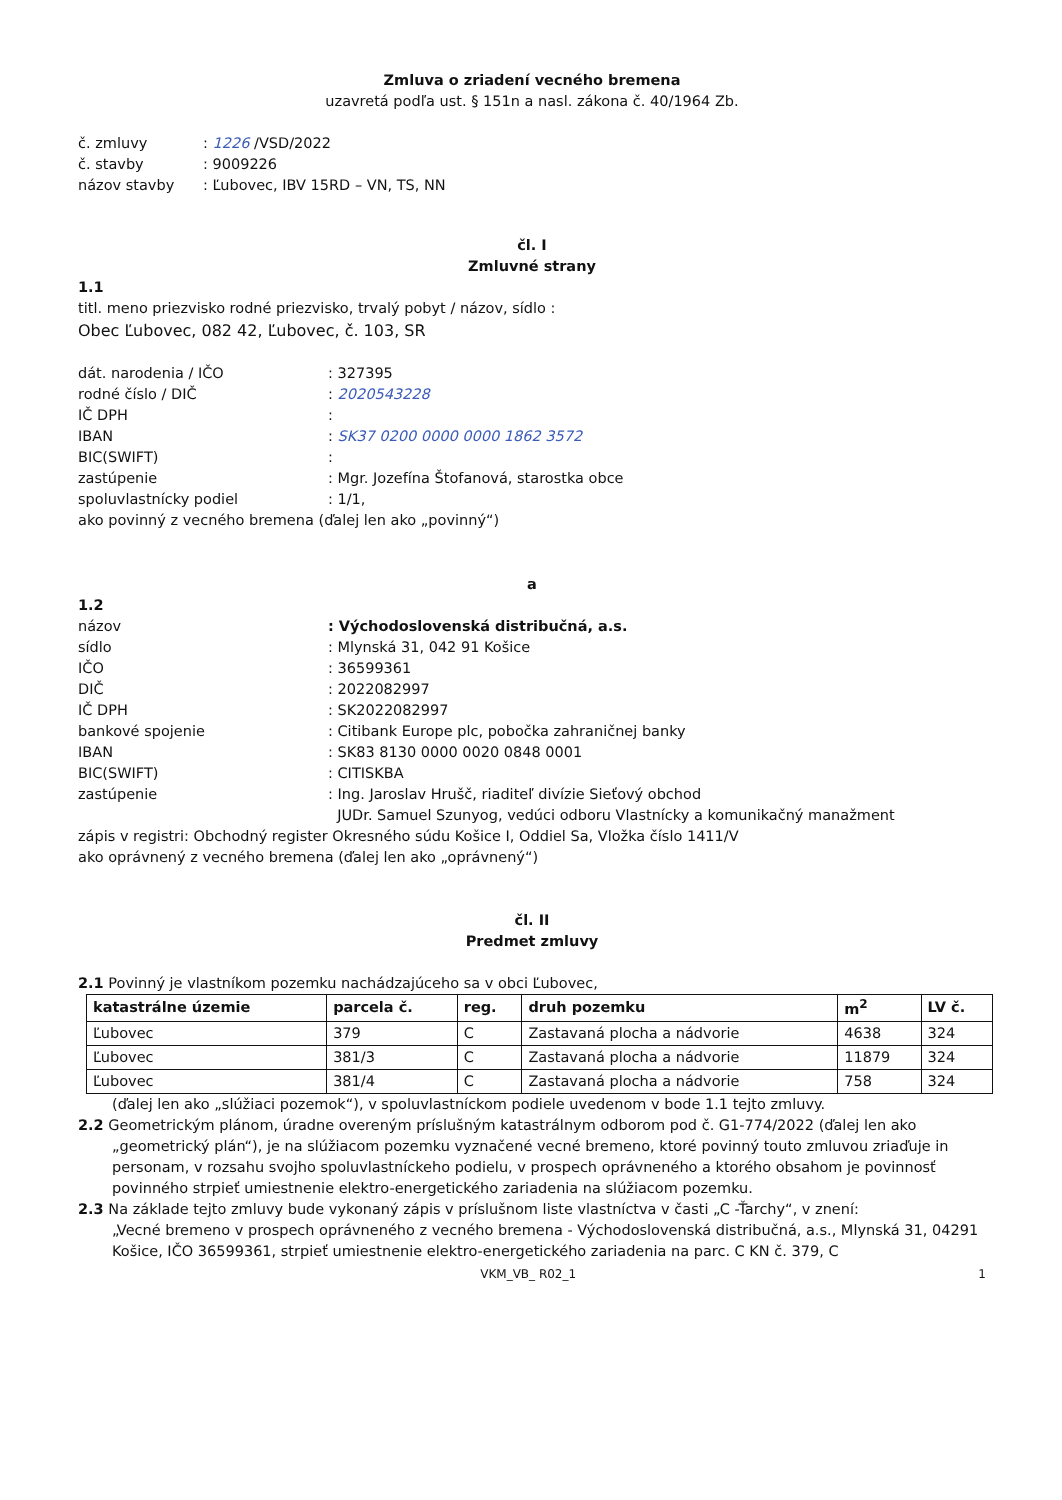Zmluva o zriadení vecného bremena
uzavretá podľa ust. § 151n a nasl. zákona č. 40/1964 Zb.
č. zmluvy: 1226 /VSD/2022 č. stavby: 9009226 názov stavby: Ľubovec, IBV 15RD – VN, TS, NN
čl. I
Zmluvné strany
1.1
titl. meno priezvisko rodné priezvisko, trvalý pobyt / názov, sídlo :
Obec Ľubovec, 082 42, Ľubovec, č. 103, SR
dát. narodenia / IČO: 327395 rodné číslo / DIČ: 2020543228 IČ DPH: IBAN: SK37 0200 0000 0000 1862 3572 BIC(SWIFT): zastúpenie: Mgr. Jozefína Štofanová, starostka obce spoluvlastnícky podiel: 1/1,
ako povinný z vecného bremena (ďalej len ako „povinný“)
a
1.2
názov: Východoslovenská distribučná, a.s. sídlo: Mlynská 31, 042 91 Košice IČO: 36599361 DIČ: 2022082997 IČ DPH: SK2022082997 bankové spojenie: Citibank Europe plc, pobočka zahraničnej banky IBAN: SK83 8130 0000 0020 0848 0001 BIC(SWIFT): CITISKBA zastúpenie: Ing. Jaroslav Hrušč, riaditeľ divízie Sieťový obchod
JUDr. Samuel Szunyog, vedúci odboru Vlastnícky a komunikačný manažment
zápis v registri: Obchodný register Okresného súdu Košice I, Oddiel Sa, Vložka číslo 1411/V
ako oprávnený z vecného bremena (ďalej len ako „oprávnený“)
čl. II
Predmet zmluvy
2.1 Povinný je vlastníkom pozemku nachádzajúceho sa v obci Ľubovec,
| katastrálne územie | parcela č. | reg. | druh pozemku | m<sup>2</sup> | LV č. |
| --- | --- | --- | --- | --- | --- |
| Ľubovec | 379 | C | Zastavaná plocha a nádvorie | 4638 | 324 |
| Ľubovec | 381/3 | C | Zastavaná plocha a nádvorie | 11879 | 324 |
| Ľubovec | 381/4 | C | Zastavaná plocha a nádvorie | 758 | 324 |
(ďalej len ako „slúžiaci pozemok“), v spoluvlastníckom podiele uvedenom v bode 1.1 tejto zmluvy.
2.2 Geometrickým plánom, úradne overeným príslušným katastrálnym odborom pod č. G1-774/2022 (ďalej len ako
„geometrický plán“), je na slúžiacom pozemku vyznačené vecné bremeno, ktoré povinný touto zmluvou zriaďuje in personam, v rozsahu svojho spoluvlastníckeho podielu, v prospech oprávneného a ktorého obsahom je povinnosť povinného strpieť umiestnenie elektro-energetického zariadenia na slúžiacom pozemku.
2.3 Na základe tejto zmluvy bude vykonaný zápis v príslušnom liste vlastníctva v časti „C -Ťarchy“, v znení:
„Vecné bremeno v prospech oprávneného z vecného bremena - Východoslovenská distribučná, a.s., Mlynská 31, 04291 Košice, IČO 36599361, strpieť umiestnenie elektro-energetického zariadenia na parc. C KN č. 379, C
VKM_VB_ R02_1 1